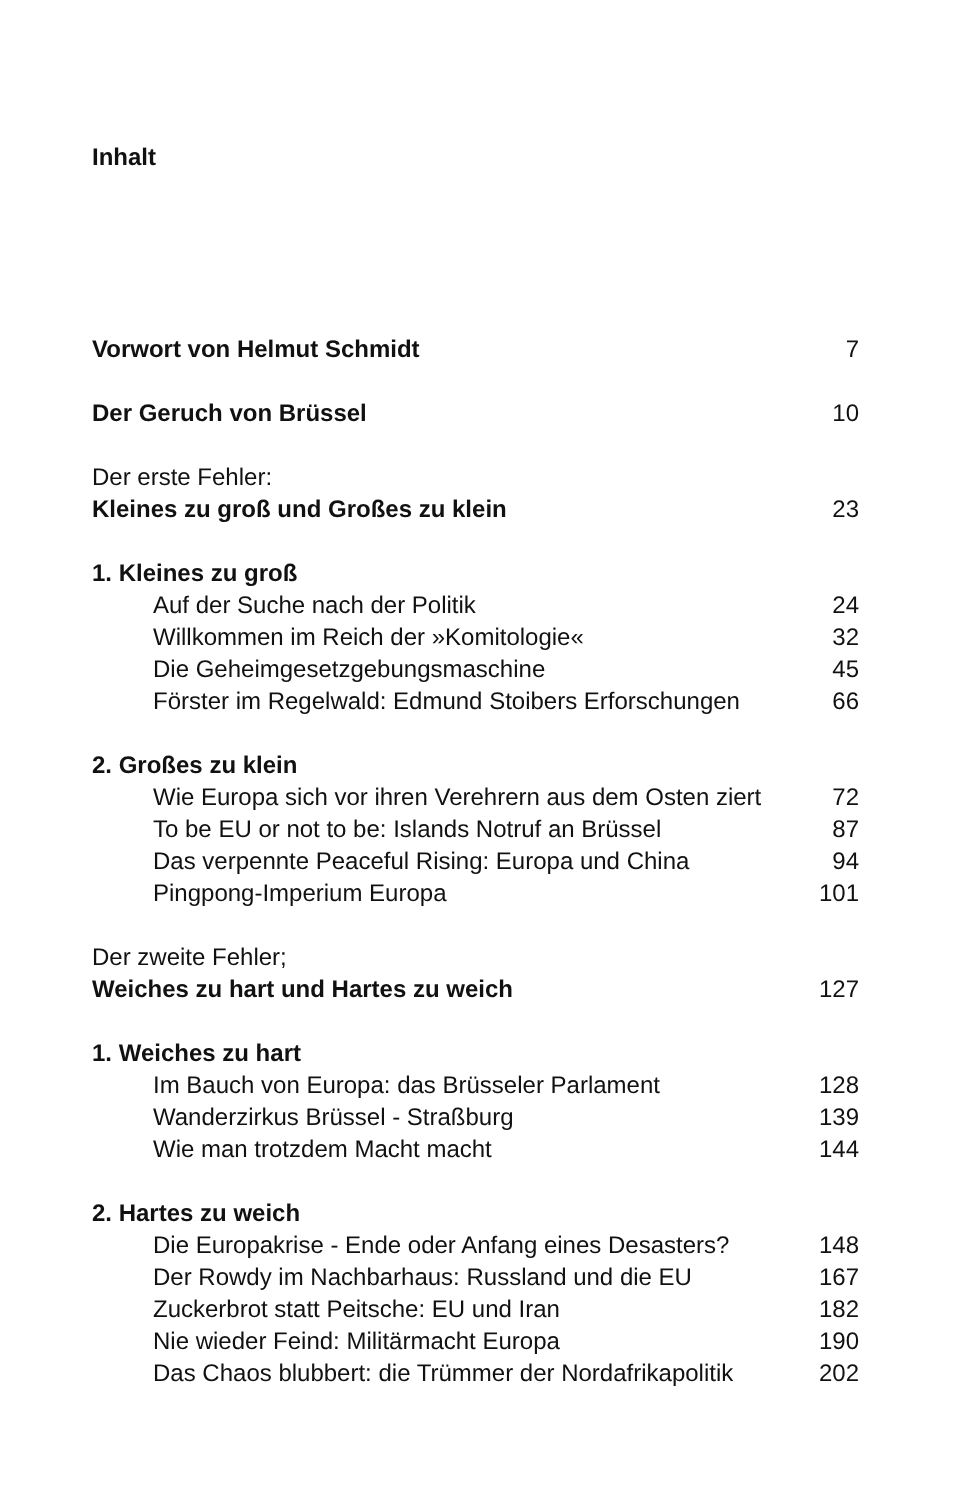Inhalt
Vorwort von Helmut Schmidt 7
Der Geruch von Brüssel 10
Der erste Fehler:
Kleines zu groß und Großes zu klein 23
1. Kleines zu groß
Auf der Suche nach der Politik 24
Willkommen im Reich der »Komitologie« 32
Die Geheimgesetzgebungsmaschine 45
Förster im Regelwald: Edmund Stoibers Erforschungen 66
2. Großes zu klein
Wie Europa sich vor ihren Verehrern aus dem Osten ziert 72
To be EU or not to be: Islands Notruf an Brüssel 87
Das verpennte Peaceful Rising: Europa und China 94
Pingpong-Imperium Europa 101
Der zweite Fehler;
Weiches zu hart und Hartes zu weich 127
1. Weiches zu hart
Im Bauch von Europa: das Brüsseler Parlament 128
Wanderzirkus Brüssel - Straßburg 139
Wie man trotzdem Macht macht 144
2. Hartes zu weich
Die Europakrise - Ende oder Anfang eines Desasters? 148
Der Rowdy im Nachbarhaus: Russland und die EU 167
Zuckerbrot statt Peitsche: EU und Iran 182
Nie wieder Feind: Militärmacht Europa 190
Das Chaos blubbert: die Trümmer der Nordafrikapolitik 202